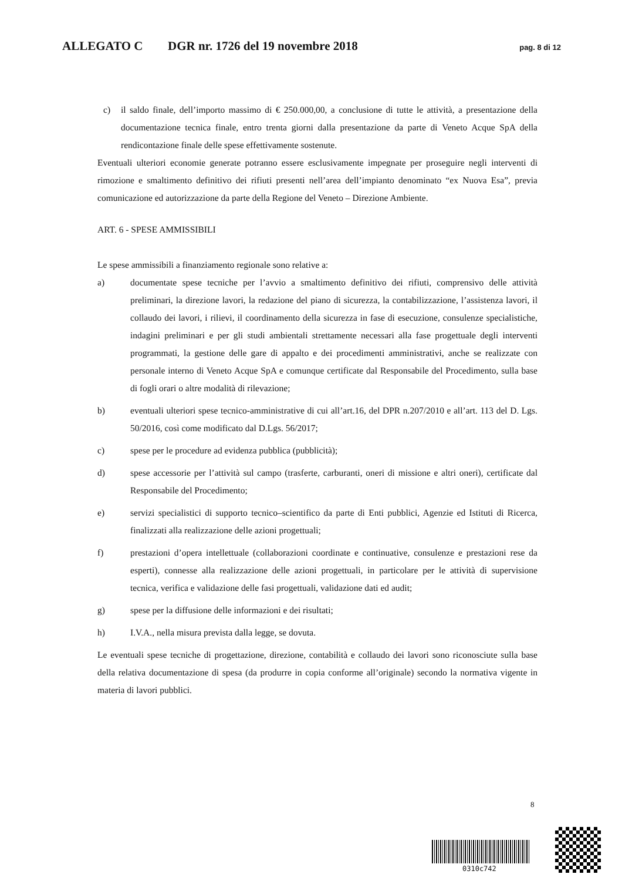ALLEGATO C DGR nr. 1726 del 19 novembre 2018 pag. 8 di 12
c) il saldo finale, dell’importo massimo di € 250.000,00, a conclusione di tutte le attività, a presentazione della documentazione tecnica finale, entro trenta giorni dalla presentazione da parte di Veneto Acque SpA della rendicontazione finale delle spese effettivamente sostenute.
Eventuali ulteriori economie generate potranno essere esclusivamente impegnate per proseguire negli interventi di rimozione e smaltimento definitivo dei rifiuti presenti nell’area dell’impianto denominato “ex Nuova Esa”, previa comunicazione ed autorizzazione da parte della Regione del Veneto – Direzione Ambiente.
ART. 6 - SPESE AMMISSIBILI
Le spese ammissibili a finanziamento regionale sono relative a:
a) documentate spese tecniche per l’avvio a smaltimento definitivo dei rifiuti, comprensivo delle attività preliminari, la direzione lavori, la redazione del piano di sicurezza, la contabilizzazione, l’assistenza lavori, il collaudo dei lavori, i rilievi, il coordinamento della sicurezza in fase di esecuzione, consulenze specialistiche, indagini preliminari e per gli studi ambientali strettamente necessari alla fase progettuale degli interventi programmati, la gestione delle gare di appalto e dei procedimenti amministrativi, anche se realizzate con personale interno di Veneto Acque SpA e comunque certificate dal Responsabile del Procedimento, sulla base di fogli orari o altre modalità di rilevazione;
b) eventuali ulteriori spese tecnico-amministrative di cui all’art.16, del DPR n.207/2010 e all’art. 113 del D. Lgs. 50/2016, così come modificato dal D.Lgs. 56/2017;
c) spese per le procedure ad evidenza pubblica (pubblicità);
d) spese accessorie per l’attività sul campo (trasferte, carburanti, oneri di missione e altri oneri), certificate dal Responsabile del Procedimento;
e) servizi specialistici di supporto tecnico–scientifico da parte di Enti pubblici, Agenzie ed Istituti di Ricerca, finalizzati alla realizzazione delle azioni progettuali;
f) prestazioni d’opera intellettuale (collaborazioni coordinate e continuative, consulenze e prestazioni rese da esperti), connesse alla realizzazione delle azioni progettuali, in particolare per le attività di supervisione tecnica, verifica e validazione delle fasi progettuali, validazione dati ed audit;
g) spese per la diffusione delle informazioni e dei risultati;
h) I.V.A., nella misura prevista dalla legge, se dovuta.
Le eventuali spese tecniche di progettazione, direzione, contabilità e collaudo dei lavori sono riconosciute sulla base della relativa documentazione di spesa (da produrre in copia conforme all’originale) secondo la normativa vigente in materia di lavori pubblici.
8
0310c742